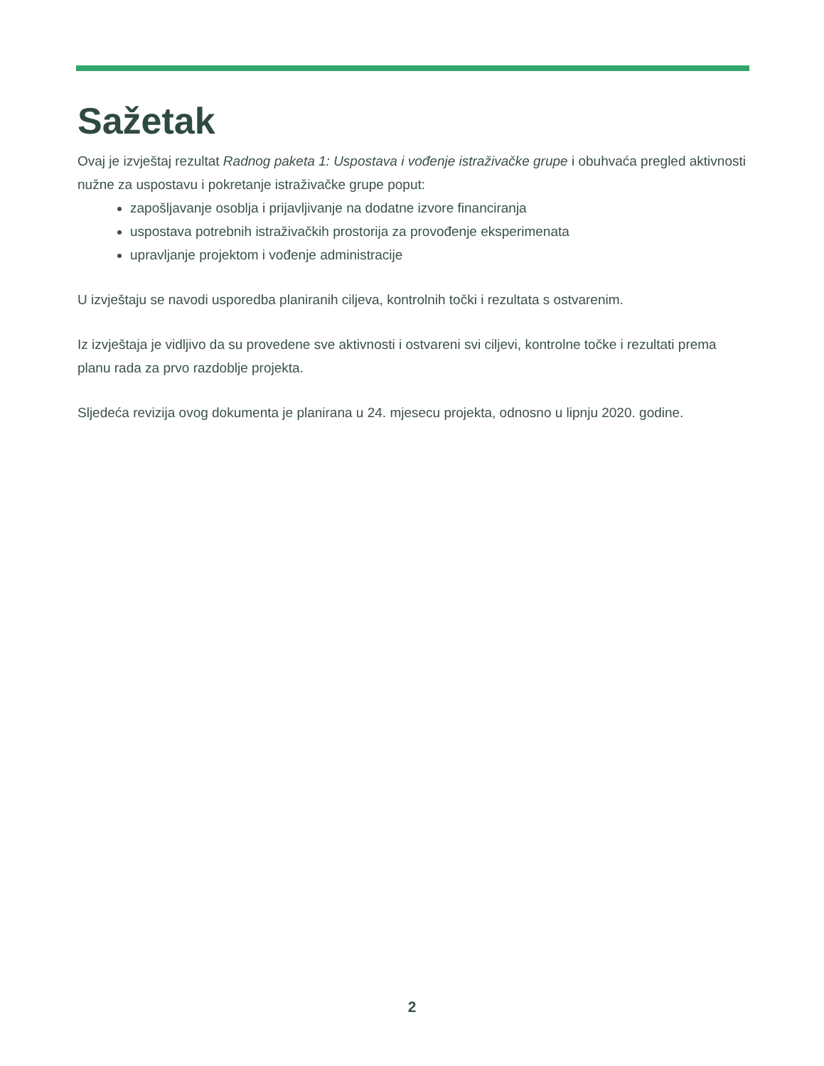Sažetak
Ovaj je izvještaj rezultat Radnog paketa 1: Uspostava i vođenje istraživačke grupe i obuhvaća pregled aktivnosti nužne za uspostavu i pokretanje istraživačke grupe poput:
zapošljavanje osoblja i prijavljivanje na dodatne izvore financiranja
uspostava potrebnih istraživačkih prostorija za provođenje eksperimenata
upravljanje projektom i vođenje administracije
U izvještaju se navodi usporedba planiranih ciljeva, kontrolnih točki i rezultata s ostvarenim.
Iz izvještaja je vidljivo da su provedene sve aktivnosti i ostvareni svi ciljevi, kontrolne točke i rezultati prema planu rada za prvo razdoblje projekta.
Sljedeća revizija ovog dokumenta je planirana u 24. mjesecu projekta, odnosno u lipnju 2020. godine.
2